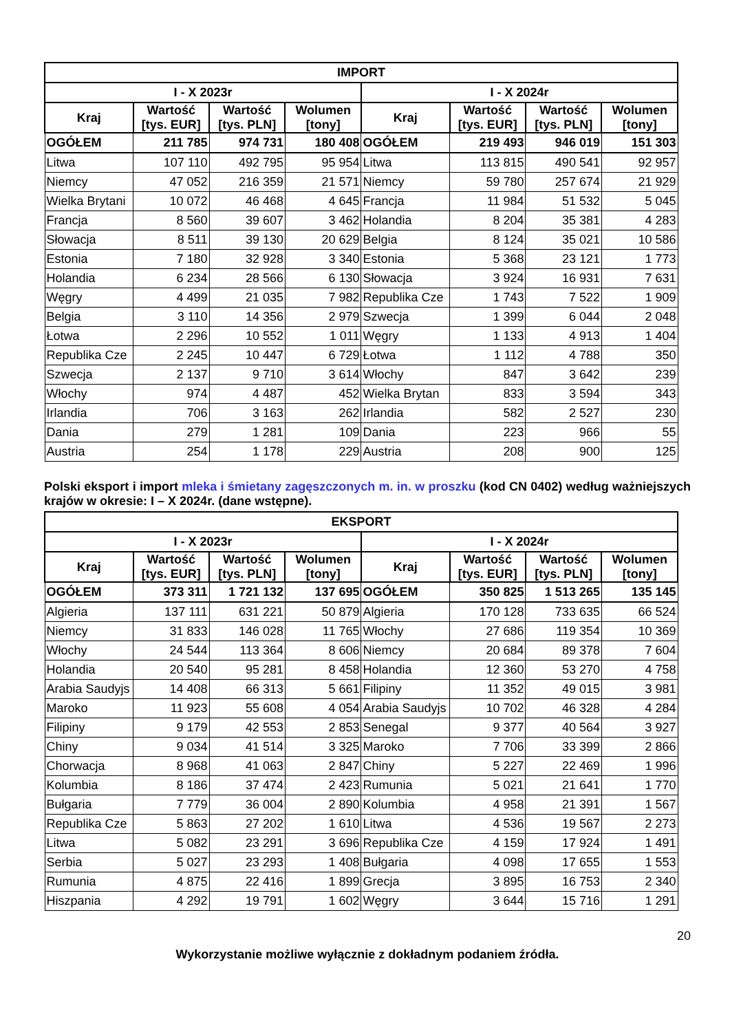| IMPORT | | | | | | | |
| --- | --- | --- | --- | --- | --- | --- | --- |
| I - X 2023r | | | | I - X 2024r | | | |
| Kraj | Wartość [tys. EUR] | Wartość [tys. PLN] | Wolumen [tony] | Kraj | Wartość [tys. EUR] | Wartość [tys. PLN] | Wolumen [tony] |
| OGÓŁEM | 211 785 | 974 731 | 180 408 | OGÓŁEM | 219 493 | 946 019 | 151 303 |
| Litwa | 107 110 | 492 795 | 95 954 | Litwa | 113 815 | 490 541 | 92 957 |
| Niemcy | 47 052 | 216 359 | 21 571 | Niemcy | 59 780 | 257 674 | 21 929 |
| Wielka Brytani | 10 072 | 46 468 | 4 645 | Francja | 11 984 | 51 532 | 5 045 |
| Francja | 8 560 | 39 607 | 3 462 | Holandia | 8 204 | 35 381 | 4 283 |
| Słowacja | 8 511 | 39 130 | 20 629 | Belgia | 8 124 | 35 021 | 10 586 |
| Estonia | 7 180 | 32 928 | 3 340 | Estonia | 5 368 | 23 121 | 1 773 |
| Holandia | 6 234 | 28 566 | 6 130 | Słowacja | 3 924 | 16 931 | 7 631 |
| Węgry | 4 499 | 21 035 | 7 982 | Republika Cze | 1 743 | 7 522 | 1 909 |
| Belgia | 3 110 | 14 356 | 2 979 | Szwecja | 1 399 | 6 044 | 2 048 |
| Łotwa | 2 296 | 10 552 | 1 011 | Węgry | 1 133 | 4 913 | 1 404 |
| Republika Cze | 2 245 | 10 447 | 6 729 | Łotwa | 1 112 | 4 788 | 350 |
| Szwecja | 2 137 | 9 710 | 3 614 | Włochy | 847 | 3 642 | 239 |
| Włochy | 974 | 4 487 | 452 | Wielka Brytan | 833 | 3 594 | 343 |
| Irlandia | 706 | 3 163 | 262 | Irlandia | 582 | 2 527 | 230 |
| Dania | 279 | 1 281 | 109 | Dania | 223 | 966 | 55 |
| Austria | 254 | 1 178 | 229 | Austria | 208 | 900 | 125 |
Polski eksport i import mleka i śmietany zagęszczonych m. in. w proszku (kod CN 0402) według ważniejszych krajów w okresie: I – X 2024r. (dane wstępne).
| EKSPORT | | | | | | | |
| --- | --- | --- | --- | --- | --- | --- | --- |
| I - X 2023r | | | | I - X 2024r | | | |
| Kraj | Wartość [tys. EUR] | Wartość [tys. PLN] | Wolumen [tony] | Kraj | Wartość [tys. EUR] | Wartość [tys. PLN] | Wolumen [tony] |
| OGÓŁEM | 373 311 | 1 721 132 | 137 695 | OGÓŁEM | 350 825 | 1 513 265 | 135 145 |
| Algieria | 137 111 | 631 221 | 50 879 | Algieria | 170 128 | 733 635 | 66 524 |
| Niemcy | 31 833 | 146 028 | 11 765 | Włochy | 27 686 | 119 354 | 10 369 |
| Włochy | 24 544 | 113 364 | 8 606 | Niemcy | 20 684 | 89 378 | 7 604 |
| Holandia | 20 540 | 95 281 | 8 458 | Holandia | 12 360 | 53 270 | 4 758 |
| Arabia Saudyjs | 14 408 | 66 313 | 5 661 | Filipiny | 11 352 | 49 015 | 3 981 |
| Maroko | 11 923 | 55 608 | 4 054 | Arabia Saudyjs | 10 702 | 46 328 | 4 284 |
| Filipiny | 9 179 | 42 553 | 2 853 | Senegal | 9 377 | 40 564 | 3 927 |
| Chiny | 9 034 | 41 514 | 3 325 | Maroko | 7 706 | 33 399 | 2 866 |
| Chorwacja | 8 968 | 41 063 | 2 847 | Chiny | 5 227 | 22 469 | 1 996 |
| Kolumbia | 8 186 | 37 474 | 2 423 | Rumunia | 5 021 | 21 641 | 1 770 |
| Bułgaria | 7 779 | 36 004 | 2 890 | Kolumbia | 4 958 | 21 391 | 1 567 |
| Republika Cze | 5 863 | 27 202 | 1 610 | Litwa | 4 536 | 19 567 | 2 273 |
| Litwa | 5 082 | 23 291 | 3 696 | Republika Cze | 4 159 | 17 924 | 1 491 |
| Serbia | 5 027 | 23 293 | 1 408 | Bułgaria | 4 098 | 17 655 | 1 553 |
| Rumunia | 4 875 | 22 416 | 1 899 | Grecja | 3 895 | 16 753 | 2 340 |
| Hiszpania | 4 292 | 19 791 | 1 602 | Węgry | 3 644 | 15 716 | 1 291 |
20
Wykorzystanie możliwe wyłącznie z dokładnym podaniem źródła.